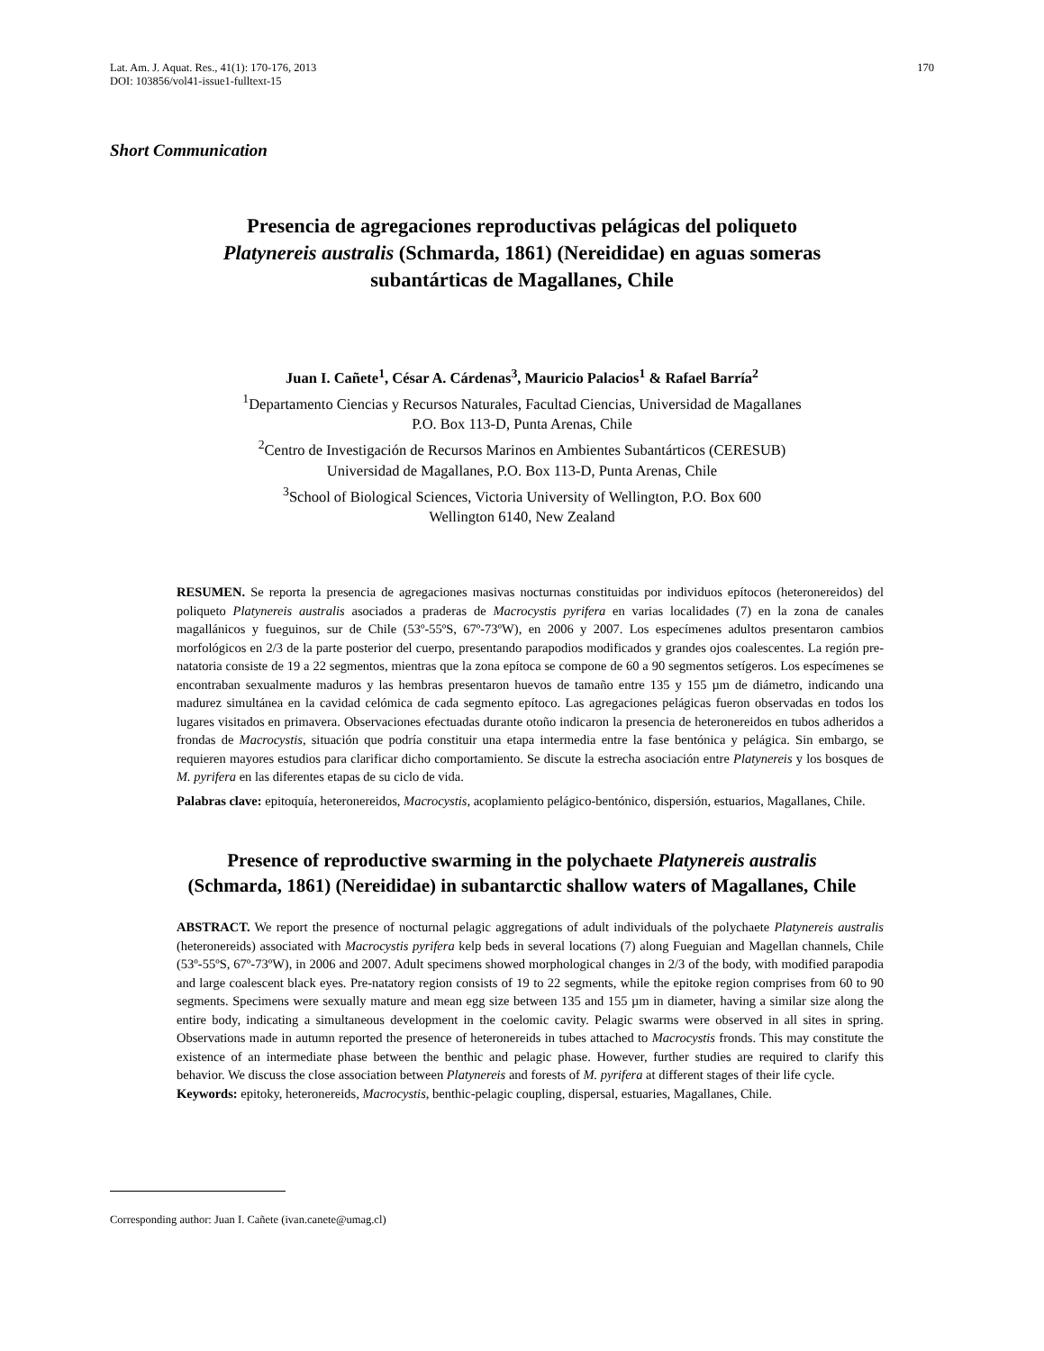Lat. Am. J. Aquat. Res., 41(1): 170-176, 2013
DOI: 103856/vol41-issue1-fulltext-15
170
Short Communication
Presencia de agregaciones reproductivas pelágicas del poliqueto
Platynereis australis (Schmarda, 1861) (Nereididae) en aguas someras
subantárticas de Magallanes, Chile
Juan I. Cañete<sup>1</sup>, César A. Cárdenas<sup>3</sup>, Mauricio Palacios<sup>1</sup> & Rafael Barría<sup>2</sup>
<sup>1</sup> Departamento Ciencias y Recursos Naturales, Facultad Ciencias, Universidad de Magallanes
P.O. Box 113-D, Punta Arenas, Chile
<sup>2</sup> Centro de Investigación de Recursos Marinos en Ambientes Subantárticos (CERESUB)
Universidad de Magallanes, P.O. Box 113-D, Punta Arenas, Chile
<sup>3</sup> School of Biological Sciences, Victoria University of Wellington, P.O. Box 600
Wellington 6140, New Zealand
RESUMEN. Se reporta la presencia de agregaciones masivas nocturnas constituidas por individuos epítocos (heteronereidos) del poliqueto Platynereis australis asociados a praderas de Macrocystis pyrifera en varias localidades (7) en la zona de canales magallánicos y fueguinos, sur de Chile (53º-55ºS, 67º-73ºW), en 2006 y 2007. Los especímenes adultos presentaron cambios morfológicos en 2/3 de la parte posterior del cuerpo, presentando parapodios modificados y grandes ojos coalescentes. La región pre-natatoria consiste de 19 a 22 segmentos, mientras que la zona epítoca se compone de 60 a 90 segmentos setígeros. Los especímenes se encontraban sexualmente maduros y las hembras presentaron huevos de tamaño entre 135 y 155 µm de diámetro, indicando una madurez simultánea en la cavidad celómica de cada segmento epítoco. Las agregaciones pelágicas fueron observadas en todos los lugares visitados en primavera. Observaciones efectuadas durante otoño indicaron la presencia de heteronereidos en tubos adheridos a frondas de Macrocystis, situación que podría constituir una etapa intermedia entre la fase bentónica y pelágica. Sin embargo, se requieren mayores estudios para clarificar dicho comportamiento. Se discute la estrecha asociación entre Platynereis y los bosques de M. pyrifera en las diferentes etapas de su ciclo de vida.
Palabras clave: epitoquía, heteronereidos, Macrocystis, acoplamiento pelágico-bentónico, dispersión, estuarios, Magallanes, Chile.
Presence of reproductive swarming in the polychaete Platynereis australis
(Schmarda, 1861) (Nereididae) in subantarctic shallow waters of Magallanes, Chile
ABSTRACT. We report the presence of nocturnal pelagic aggregations of adult individuals of the polychaete Platynereis australis (heteronereids) associated with Macrocystis pyrifera kelp beds in several locations (7) along Fueguian and Magellan channels, Chile (53º-55ºS, 67º-73ºW), in 2006 and 2007. Adult specimens showed morphological changes in 2/3 of the body, with modified parapodia and large coalescent black eyes. Pre-natatory region consists of 19 to 22 segments, while the epitoke region comprises from 60 to 90 segments. Specimens were sexually mature and mean egg size between 135 and 155 µm in diameter, having a similar size along the entire body, indicating a simultaneous development in the coelomic cavity. Pelagic swarms were observed in all sites in spring. Observations made in autumn reported the presence of heteronereids in tubes attached to Macrocystis fronds. This may constitute the existence of an intermediate phase between the benthic and pelagic phase. However, further studies are required to clarify this behavior. We discuss the close association between Platynereis and forests of M. pyrifera at different stages of their life cycle.
Keywords: epitoky, heteronereids, Macrocystis, benthic-pelagic coupling, dispersal, estuaries, Magallanes, Chile.
Corresponding author: Juan I. Cañete (ivan.canete@umag.cl)